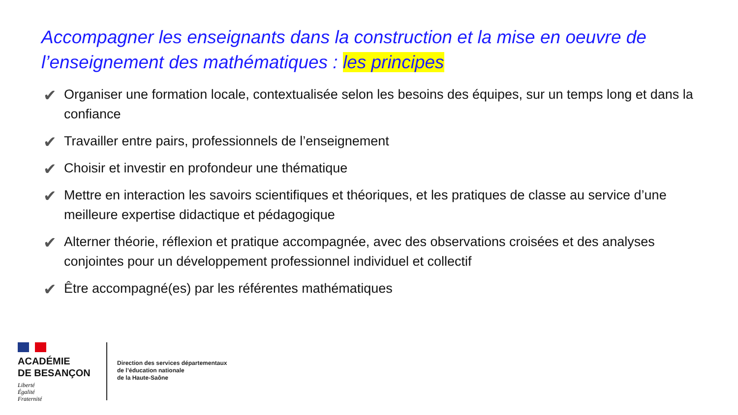Accompagner les enseignants dans la construction et la mise en oeuvre de l’enseignement des mathématiques : les principes
✔ Organiser une formation locale, contextualisée selon les besoins des équipes, sur un temps long et dans la confiance
✔ Travailler entre pairs, professionnels de l’enseignement
✔ Choisir et investir en profondeur une thématique
✔ Mettre en interaction les savoirs scientifiques et théoriques, et les pratiques de classe au service d’une meilleure expertise didactique et pédagogique
✔ Alterner théorie, réflexion et pratique accompagnée, avec des observations croisées et des analyses conjointes pour un développement professionnel individuel et collectif
✔ Être accompagné(es) par les référentes mathématiques
ACADÉMIE
DE BESANÇON
Liberté
Égalité
Fraternité
Direction des services départementaux
de l’éducation nationale
de la Haute-Saône